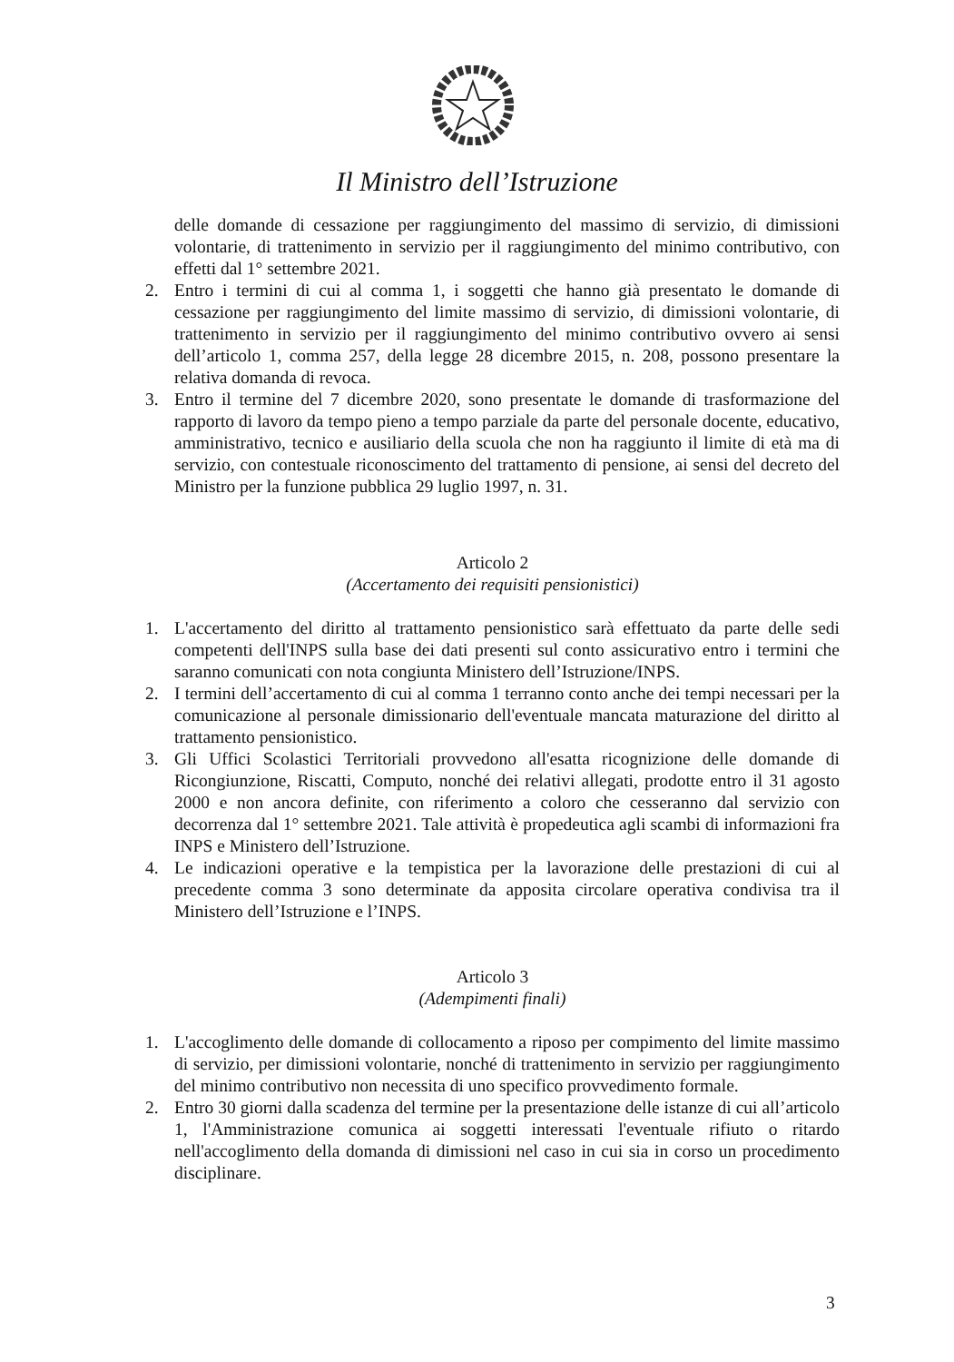Il Ministro dell’Istruzione
delle domande di cessazione per raggiungimento del massimo di servizio, di dimissioni volontarie, di trattenimento in servizio per il raggiungimento del minimo contributivo, con effetti dal 1° settembre 2021.
2. Entro i termini di cui al comma 1, i soggetti che hanno già presentato le domande di cessazione per raggiungimento del limite massimo di servizio, di dimissioni volontarie, di trattenimento in servizio per il raggiungimento del minimo contributivo ovvero ai sensi dell’articolo 1, comma 257, della legge 28 dicembre 2015, n. 208, possono presentare la relativa domanda di revoca.
3. Entro il termine del 7 dicembre 2020, sono presentate le domande di trasformazione del rapporto di lavoro da tempo pieno a tempo parziale da parte del personale docente, educativo, amministrativo, tecnico e ausiliario della scuola che non ha raggiunto il limite di età ma di servizio, con contestuale riconoscimento del trattamento di pensione, ai sensi del decreto del Ministro per la funzione pubblica 29 luglio 1997, n. 31.
Articolo 2
(Accertamento dei requisiti pensionistici)
1. L'accertamento del diritto al trattamento pensionistico sarà effettuato da parte delle sedi competenti dell'INPS sulla base dei dati presenti sul conto assicurativo entro i termini che saranno comunicati con nota congiunta Ministero dell’Istruzione/INPS.
2. I termini dell’accertamento di cui al comma 1 terranno conto anche dei tempi necessari per la comunicazione al personale dimissionario dell'eventuale mancata maturazione del diritto al trattamento pensionistico.
3. Gli Uffici Scolastici Territoriali provvedono all'esatta ricognizione delle domande di Ricongiunzione, Riscatti, Computo, nonché dei relativi allegati, prodotte entro il 31 agosto 2000 e non ancora definite, con riferimento a coloro che cesseranno dal servizio con decorrenza dal 1° settembre 2021. Tale attività è propedeutica agli scambi di informazioni fra INPS e Ministero dell’Istruzione.
4. Le indicazioni operative e la tempistica per la lavorazione delle prestazioni di cui al precedente comma 3 sono determinate da apposita circolare operativa condivisa tra il Ministero dell’Istruzione e l’INPS.
Articolo 3
(Adempimenti finali)
1. L'accoglimento delle domande di collocamento a riposo per compimento del limite massimo di servizio, per dimissioni volontarie, nonché di trattenimento in servizio per raggiungimento del minimo contributivo non necessita di uno specifico provvedimento formale.
2. Entro 30 giorni dalla scadenza del termine per la presentazione delle istanze di cui all’articolo 1, l'Amministrazione comunica ai soggetti interessati l'eventuale rifiuto o ritardo nell'accoglimento della domanda di dimissioni nel caso in cui sia in corso un procedimento disciplinare.
3